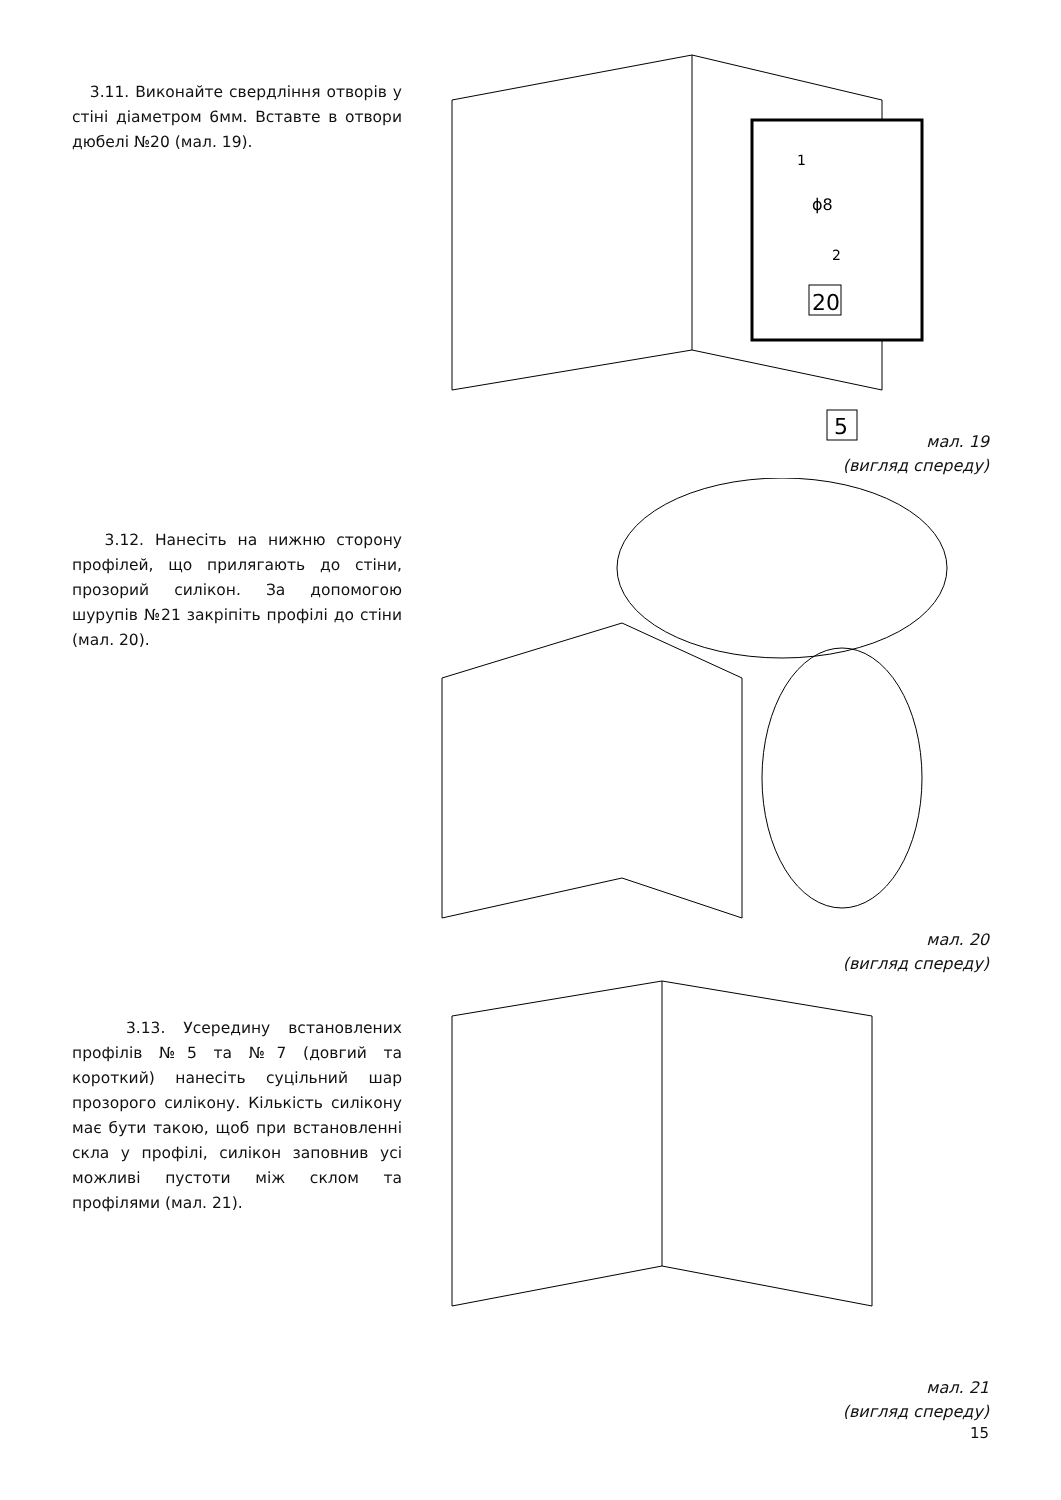3.11. Виконайте свердління отворів у стіні діаметром 6мм. Вставте в отвори дюбелі №20 (мал. 19).
1
ϕ8
2
20
5
мал. 19
(вигляд спереду)
3.12. Нанесіть на нижню сторону профілей, що прилягають до стіни, прозорий силікон. За допомогою шурупів №21 закріпіть профілі до стіни (мал. 20).
мал. 20
(вигляд спереду)
3.13. Усередину встановлених профілів №5 та №7 (довгий та короткий) нанесіть суцільний шар прозорого силікону. Кількість силікону має бути такою, щоб при встановленні скла у профілі, силікон заповнив усі можливі пустоти між склом та профілями (мал. 21).
мал. 21
(вигляд спереду)
15